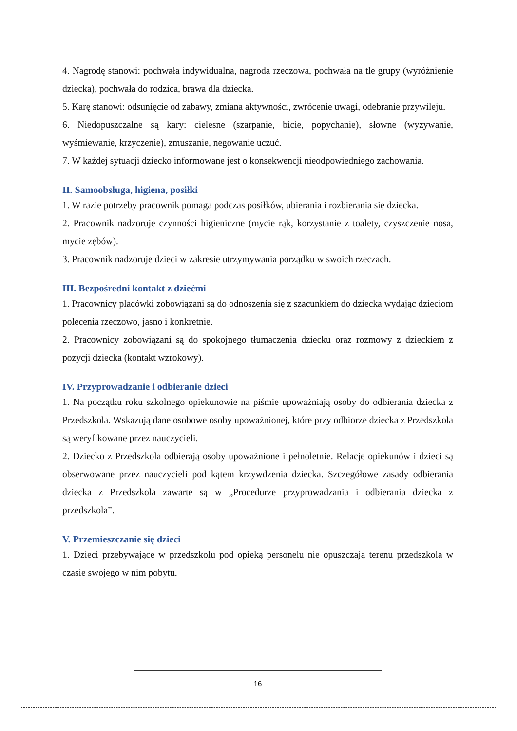4. Nagrodę stanowi: pochwała indywidualna, nagroda rzeczowa, pochwała na tle grupy (wyróżnienie dziecka), pochwała do rodzica, brawa dla dziecka.
5. Karę stanowi: odsunięcie od zabawy, zmiana aktywności, zwrócenie uwagi, odebranie przywileju.
6. Niedopuszczalne są kary: cielesne (szarpanie, bicie, popychanie), słowne (wyzywanie, wyśmiewanie, krzyczenie), zmuszanie, negowanie uczuć.
7. W każdej sytuacji dziecko informowane jest o konsekwencji nieodpowiedniego zachowania.
II. Samoobsługa, higiena, posiłki
1. W razie potrzeby pracownik pomaga podczas posiłków, ubierania i rozbierania się dziecka.
2. Pracownik nadzoruje czynności higieniczne (mycie rąk, korzystanie z toalety, czyszczenie nosa, mycie zębów).
3. Pracownik nadzoruje dzieci w zakresie utrzymywania porządku w swoich rzeczach.
III. Bezpośredni kontakt z dziećmi
1. Pracownicy placówki zobowiązani są do odnoszenia się z szacunkiem do dziecka wydając dzieciom polecenia rzeczowo, jasno i konkretnie.
2. Pracownicy zobowiązani są do spokojnego tłumaczenia dziecku oraz rozmowy z dzieckiem z pozycji dziecka (kontakt wzrokowy).
IV. Przyprowadzanie i odbieranie dzieci
1. Na początku roku szkolnego opiekunowie na piśmie upoważniają osoby do odbierania dziecka z Przedszkola. Wskazują dane osobowe osoby upoważnionej, które przy odbiorze dziecka z Przedszkola są weryfikowane przez nauczycieli.
2. Dziecko z Przedszkola odbierają osoby upoważnione i pełnoletnie. Relacje opiekunów i dzieci są obserwowane przez nauczycieli pod kątem krzywdzenia dziecka. Szczegółowe zasady odbierania dziecka z Przedszkola zawarte są w „Procedurze przyprowadzania i odbierania dziecka z przedszkola”.
V. Przemieszczanie się dzieci
1. Dzieci przebywające w przedszkolu pod opieką personelu nie opuszczają terenu przedszkola w czasie swojego w nim pobytu.
16